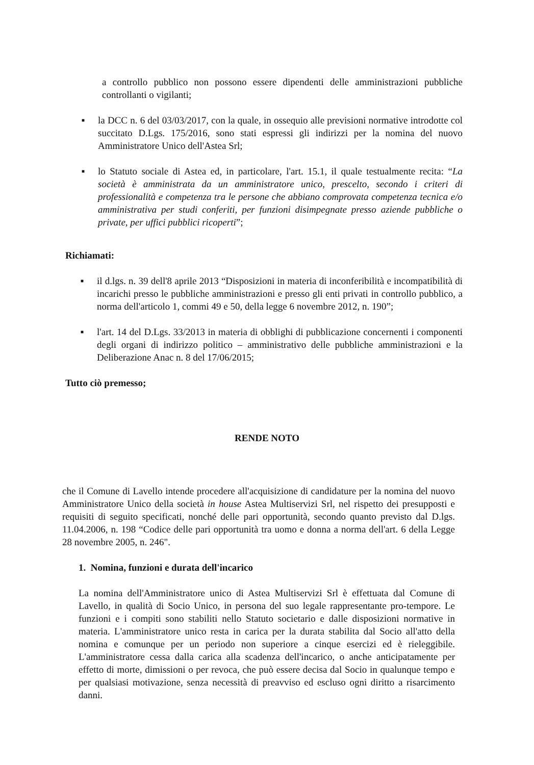a controllo pubblico non possono essere dipendenti delle amministrazioni pubbliche controllanti o vigilanti;
■
la DCC n. 6 del 03/03/2017, con la quale, in ossequio alle previsioni normative introdotte col succitato D.Lgs. 175/2016, sono stati espressi gli indirizzi per la nomina del nuovo Amministratore Unico dell'Astea Srl;
■
lo Statuto sociale di Astea ed, in particolare, l'art. 15.1, il quale testualmente recita: “La società è amministrata da un amministratore unico, prescelto, secondo i criteri di professionalità e competenza tra le persone che abbiano comprovata competenza tecnica e/o amministrativa per studi conferiti, per funzioni disimpegnate presso aziende pubbliche o private, per uffici pubblici ricoperti”;
Richiamati:
■
il d.lgs. n. 39 dell'8 aprile 2013 “Disposizioni in materia di inconferibilità e incompatibilità di incarichi presso le pubbliche amministrazioni e presso gli enti privati in controllo pubblico, a norma dell'articolo 1, commi 49 e 50, della legge 6 novembre 2012, n. 190”;
■
l'art. 14 del D.Lgs. 33/2013 in materia di obblighi di pubblicazione concernenti i componenti degli organi di indirizzo politico – amministrativo delle pubbliche amministrazioni e la Deliberazione Anac n. 8 del 17/06/2015;
Tutto ciò premesso;
RENDE NOTO
che il Comune di Lavello intende procedere all'acquisizione di candidature per la nomina del nuovo Amministratore Unico della società in house Astea Multiservizi Srl, nel rispetto dei presupposti e requisiti di seguito specificati, nonché delle pari opportunità, secondo quanto previsto dal D.lgs. 11.04.2006, n. 198 “Codice delle pari opportunità tra uomo e donna a norma dell'art. 6 della Legge 28 novembre 2005, n. 246".
1. Nomina, funzioni e durata dell'incarico
La nomina dell'Amministratore unico di Astea Multiservizi Srl è effettuata dal Comune di Lavello, in qualità di Socio Unico, in persona del suo legale rappresentante pro-tempore. Le funzioni e i compiti sono stabiliti nello Statuto societario e dalle disposizioni normative in materia. L'amministratore unico resta in carica per la durata stabilita dal Socio all'atto della nomina e comunque per un periodo non superiore a cinque esercizi ed è rieleggibile. L'amministratore cessa dalla carica alla scadenza dell'incarico, o anche anticipatamente per effetto di morte, dimissioni o per revoca, che può essere decisa dal Socio in qualunque tempo e per qualsiasi motivazione, senza necessità di preavviso ed escluso ogni diritto a risarcimento danni.